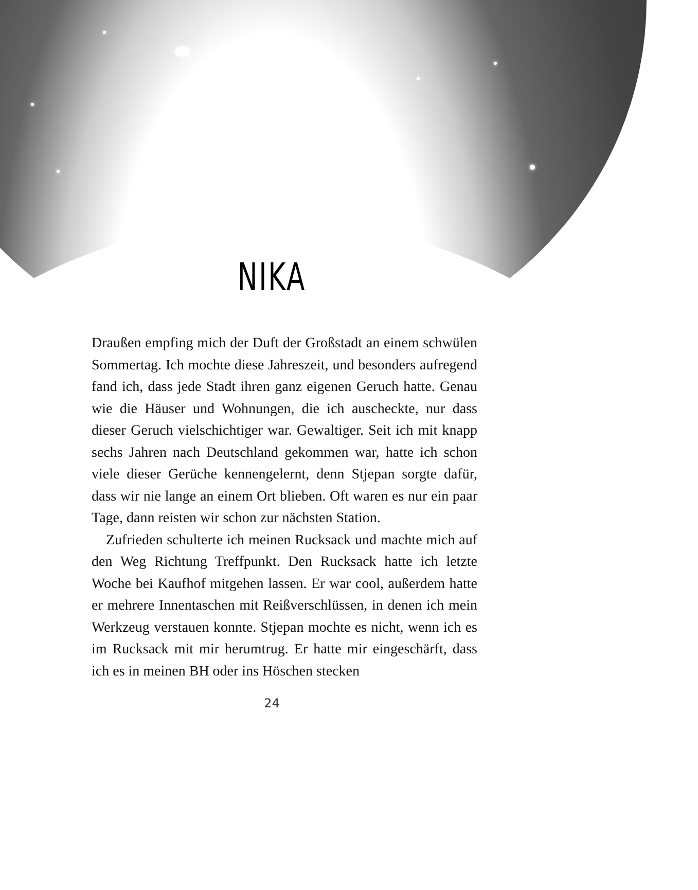NIKA
Draußen empfing mich der Duft der Großstadt an einem schwülen Sommertag. Ich mochte diese Jahreszeit, und besonders aufregend fand ich, dass jede Stadt ihren ganz eigenen Geruch hatte. Genau wie die Häuser und Wohnungen, die ich auscheckte, nur dass dieser Geruch vielschichtiger war. Gewaltiger. Seit ich mit knapp sechs Jahren nach Deutschland gekommen war, hatte ich schon viele dieser Gerüche kennengelernt, denn Stjepan sorgte dafür, dass wir nie lange an einem Ort blieben. Oft waren es nur ein paar Tage, dann reisten wir schon zur nächsten Station.
Zufrieden schulterte ich meinen Rucksack und machte mich auf den Weg Richtung Treffpunkt. Den Rucksack hatte ich letzte Woche bei Kaufhof mitgehen lassen. Er war cool, außerdem hatte er mehrere Innentaschen mit Reißverschlüssen, in denen ich mein Werkzeug verstauen konnte. Stjepan mochte es nicht, wenn ich es im Rucksack mit mir herumtrug. Er hatte mir eingeschärft, dass ich es in meinen BH oder ins Höschen stecken
24